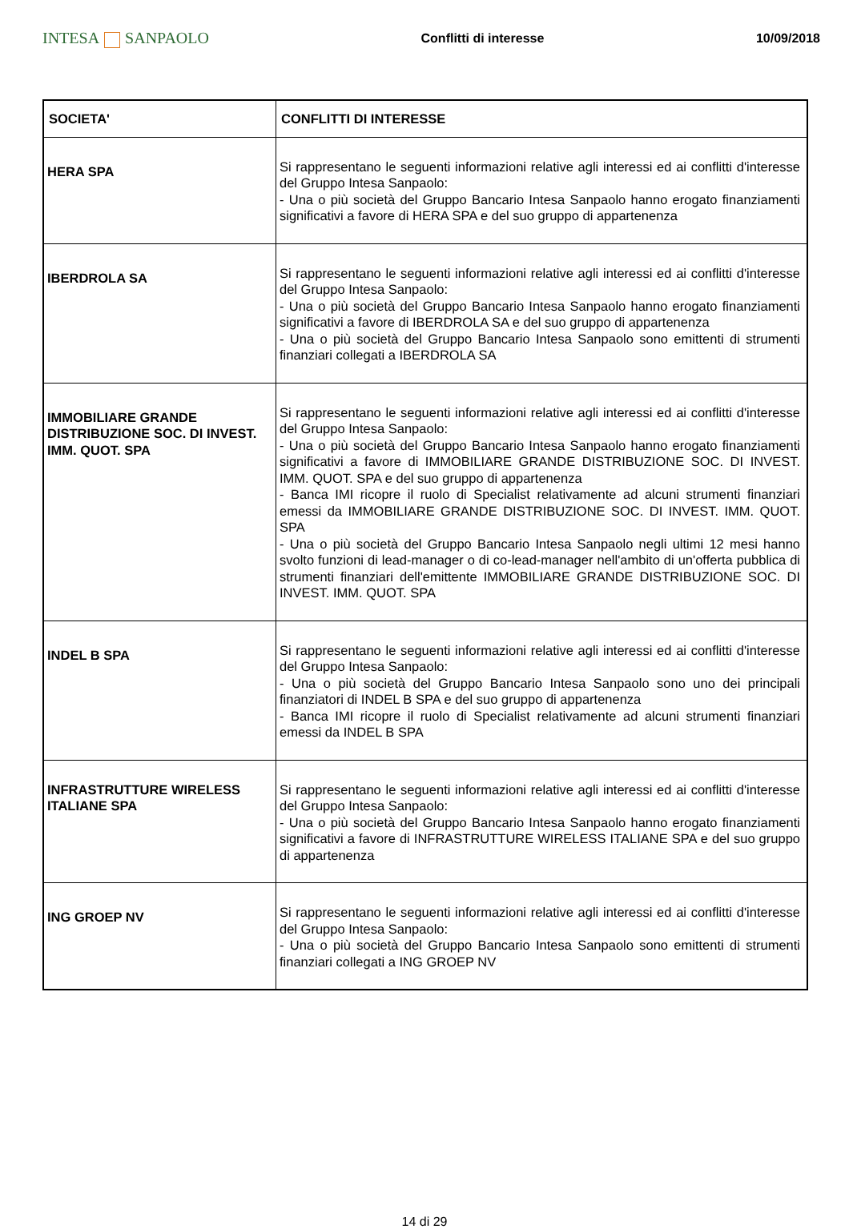INTESA SANPAOLO
Conflitti di interesse 10/09/2018
| SOCIETA' | CONFLITTI DI INTERESSE |
| --- | --- |
| HERA SPA | Si rappresentano le seguenti informazioni relative agli interessi ed ai conflitti d'interesse del Gruppo Intesa Sanpaolo: - Una o più società del Gruppo Bancario Intesa Sanpaolo hanno erogato finanziamenti significativi a favore di HERA SPA e del suo gruppo di appartenenza |
| IBERDROLA SA | Si rappresentano le seguenti informazioni relative agli interessi ed ai conflitti d'interesse del Gruppo Intesa Sanpaolo: - Una o più società del Gruppo Bancario Intesa Sanpaolo hanno erogato finanziamenti significativi a favore di IBERDROLA SA e del suo gruppo di appartenenza - Una o più società del Gruppo Bancario Intesa Sanpaolo sono emittenti di strumenti finanziari collegati a IBERDROLA SA |
| IMMOBILIARE GRANDE DISTRIBUZIONE SOC. DI INVEST. IMM. QUOT. SPA | Si rappresentano le seguenti informazioni relative agli interessi ed ai conflitti d'interesse del Gruppo Intesa Sanpaolo: - Una o più società del Gruppo Bancario Intesa Sanpaolo hanno erogato finanziamenti significativi a favore di IMMOBILIARE GRANDE DISTRIBUZIONE SOC. DI INVEST. IMM. QUOT. SPA e del suo gruppo di appartenenza - Banca IMI ricopre il ruolo di Specialist relativamente ad alcuni strumenti finanziari emessi da IMMOBILIARE GRANDE DISTRIBUZIONE SOC. DI INVEST. IMM. QUOT. SPA - Una o più società del Gruppo Bancario Intesa Sanpaolo negli ultimi 12 mesi hanno svolto funzioni di lead-manager o di co-lead-manager nell'ambito di un'offerta pubblica di strumenti finanziari dell'emittente IMMOBILIARE GRANDE DISTRIBUZIONE SOC. DI INVEST. IMM. QUOT. SPA |
| INDEL B SPA | Si rappresentano le seguenti informazioni relative agli interessi ed ai conflitti d'interesse del Gruppo Intesa Sanpaolo: - Una o più società del Gruppo Bancario Intesa Sanpaolo sono uno dei principali finanziatori di INDEL B SPA e del suo gruppo di appartenenza - Banca IMI ricopre il ruolo di Specialist relativamente ad alcuni strumenti finanziari emessi da INDEL B SPA |
| INFRASTRUTTURE WIRELESS ITALIANE SPA | Si rappresentano le seguenti informazioni relative agli interessi ed ai conflitti d'interesse del Gruppo Intesa Sanpaolo: - Una o più società del Gruppo Bancario Intesa Sanpaolo hanno erogato finanziamenti significativi a favore di INFRASTRUTTURE WIRELESS ITALIANE SPA e del suo gruppo di appartenenza |
| ING GROEP NV | Si rappresentano le seguenti informazioni relative agli interessi ed ai conflitti d'interesse del Gruppo Intesa Sanpaolo: - Una o più società del Gruppo Bancario Intesa Sanpaolo sono emittenti di strumenti finanziari collegati a ING GROEP NV |
14 di 29